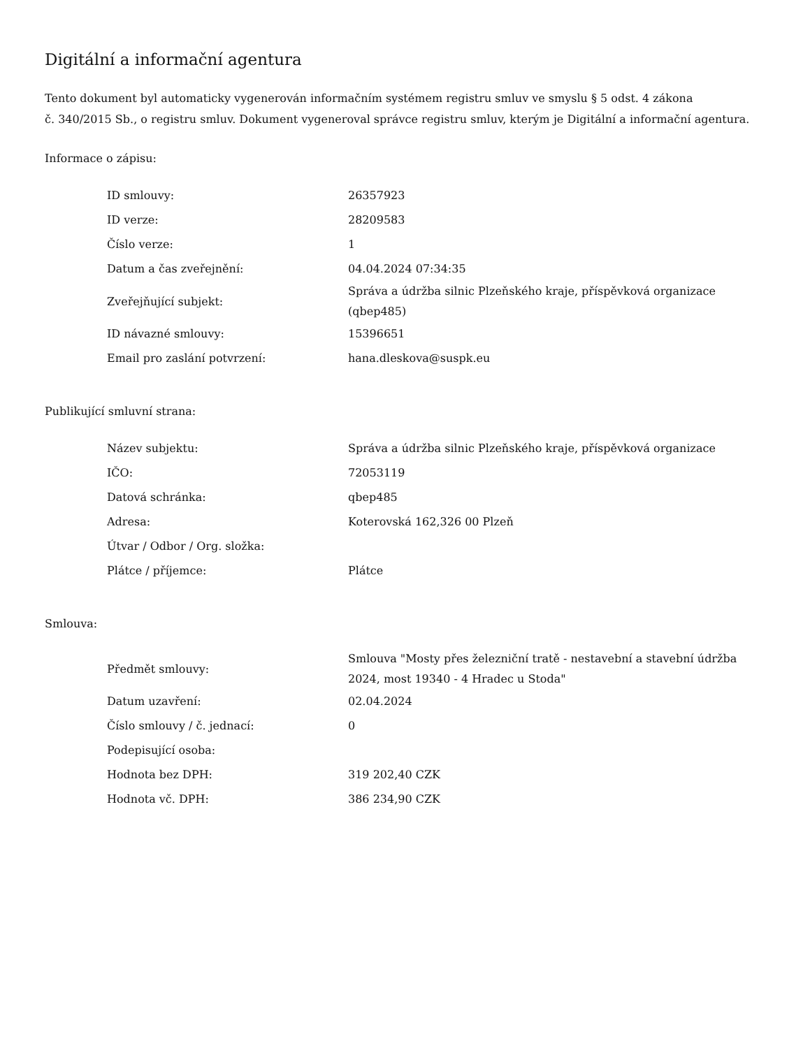Digitální a informační agentura
Tento dokument byl automaticky vygenerován informačním systémem registru smluv ve smyslu § 5 odst. 4 zákona
č. 340/2015 Sb., o registru smluv. Dokument vygeneroval správce registru smluv, kterým je Digitální a informační agentura.
Informace o zápisu:
| ID smlouvy: | 26357923 |
| ID verze: | 28209583 |
| Číslo verze: | 1 |
| Datum a čas zveřejnění: | 04.04.2024 07:34:35 |
| Zveřejňující subjekt: | Správa a údržba silnic Plzeňského kraje, příspěvková organizace (qbep485) |
| ID návazné smlouvy: | 15396651 |
| Email pro zaslání potvrzení: | hana.dleskova@suspk.eu |
Publikující smluvní strana:
| Název subjektu: | Správa a údržba silnic Plzeňského kraje, příspěvková organizace |
| IČO: | 72053119 |
| Datová schránka: | qbep485 |
| Adresa: | Koterovská 162,326 00 Plzeň |
| Útvar / Odbor / Org. složka: | |
| Plátce / příjemce: | Plátce |
Smlouva:
| Předmět smlouvy: | Smlouva "Mosty přes železniční tratě - nestavební a stavební údržba 2024, most 19340 - 4 Hradec u Stoda" |
| Datum uzavření: | 02.04.2024 |
| Číslo smlouvy / č. jednací: | 0 |
| Podepisující osoba: | |
| Hodnota bez DPH: | 319 202,40 CZK |
| Hodnota vč. DPH: | 386 234,90 CZK |